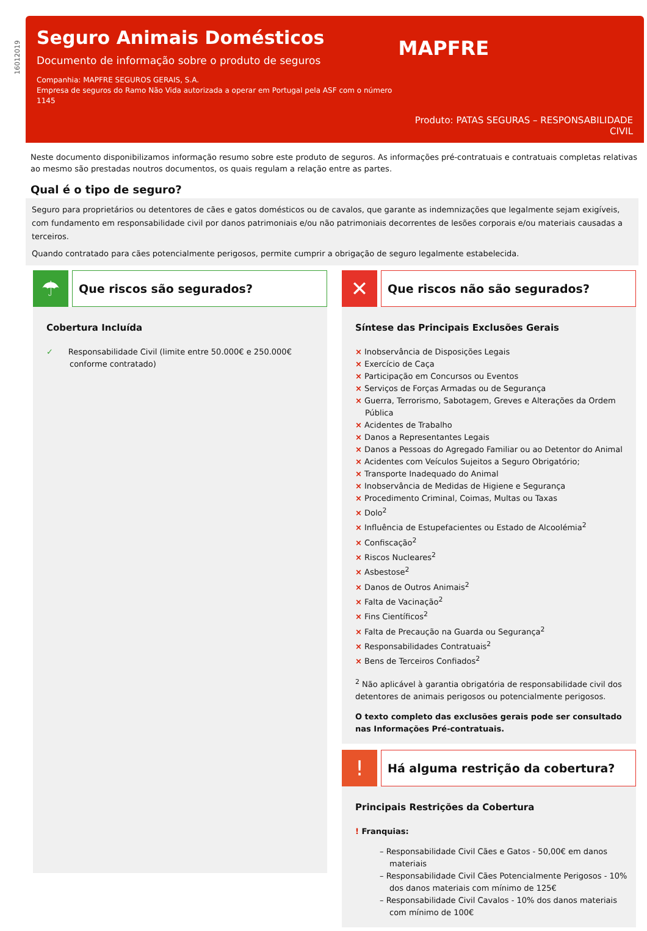16012019
Seguro Animais Domésticos
Documento de informação sobre o produto de seguros
Companhia: MAPFRE SEGUROS GERAIS, S.A.
Empresa de seguros do Ramo Não Vida autorizada a operar em Portugal pela ASF com o número 1145
MAPFRE
Produto: PATAS SEGURAS – RESPONSABILIDADE CIVIL
Neste documento disponibilizamos informação resumo sobre este produto de seguros. As informações pré-contratuais e contratuais completas relativas ao mesmo são prestadas noutros documentos, os quais regulam a relação entre as partes.
Qual é o tipo de seguro?
Seguro para proprietários ou detentores de cães e gatos domésticos ou de cavalos, que garante as indemnizações que legalmente sejam exigíveis, com fundamento em responsabilidade civil por danos patrimoniais e/ou não patrimoniais decorrentes de lesões corporais e/ou materiais causadas a terceiros.
Quando contratado para cães potencialmente perigosos, permite cumprir a obrigação de seguro legalmente estabelecida.
☂
Que riscos são segurados?
Cobertura Incluída
✓ Responsabilidade Civil (limite entre 50.000€ e 250.000€ conforme contratado)
✕
Que riscos não são segurados?
Síntese das Principais Exclusões Gerais
× Inobservância de Disposições Legais
× Exercício de Caça
× Participação em Concursos ou Eventos
× Serviços de Forças Armadas ou de Segurança
× Guerra, Terrorismo, Sabotagem, Greves e Alterações da Ordem Pública
× Acidentes de Trabalho
× Danos a Representantes Legais
× Danos a Pessoas do Agregado Familiar ou ao Detentor do Animal
× Acidentes com Veículos Sujeitos a Seguro Obrigatório;
× Transporte Inadequado do Animal
× Inobservância de Medidas de Higiene e Segurança
× Procedimento Criminal, Coimas, Multas ou Taxas
× Dolo<sup>2</sup>
× Influência de Estupefacientes ou Estado de Alcoolémia<sup>2</sup>
× Confiscação<sup>2</sup>
× Riscos Nucleares<sup>2</sup>
× Asbestose<sup>2</sup>
× Danos de Outros Animais<sup>2</sup>
× Falta de Vacinação<sup>2</sup>
× Fins Científicos<sup>2</sup>
× Falta de Precaução na Guarda ou Segurança<sup>2</sup>
× Responsabilidades Contratuais<sup>2</sup>
× Bens de Terceiros Confiados<sup>2</sup>
<sup>2</sup> Não aplicável à garantia obrigatória de responsabilidade civil dos detentores de animais perigosos ou potencialmente perigosos.
O texto completo das exclusões gerais pode ser consultado nas Informações Pré-contratuais.
!
Há alguma restrição da cobertura?
Principais Restrições da Cobertura
! Franquias:
– Responsabilidade Civil Cães e Gatos - 50,00€ em danos materiais
– Responsabilidade Civil Cães Potencialmente Perigosos - 10% dos danos materiais com mínimo de 125€
– Responsabilidade Civil Cavalos - 10% dos danos materiais com mínimo de 100€